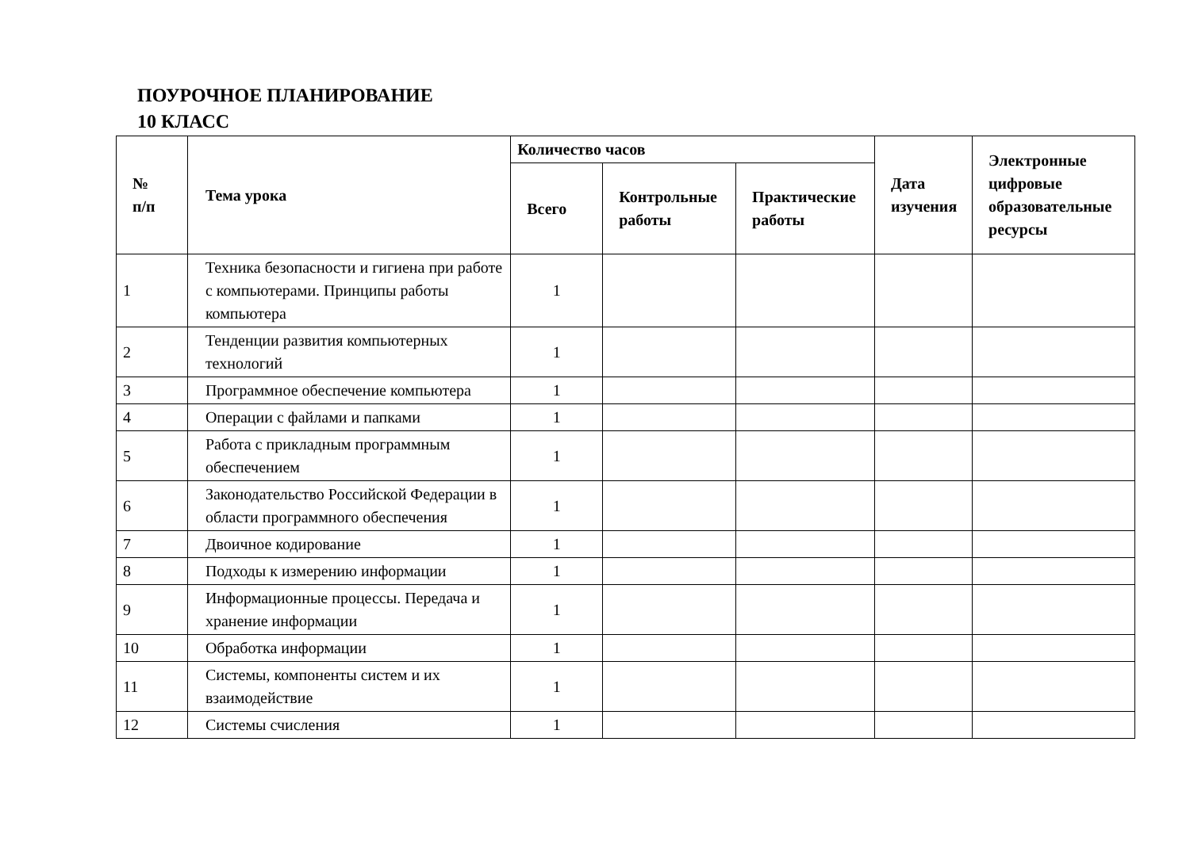ПОУРОЧНОЕ ПЛАНИРОВАНИЕ
10 КЛАСС
| № п/п | Тема урока | Количество часов | | | Дата изучения | Электронные цифровые образовательные ресурсы |
| --- | --- | --- | --- | --- | --- | --- |
| | | Всего | Контрольные работы | Практические работы | | |
| 1 | Техника безопасности и гигиена при работе с компьютерами. Принципы работы компьютера | 1 | | | | |
| 2 | Тенденции развития компьютерных технологий | 1 | | | | |
| 3 | Программное обеспечение компьютера | 1 | | | | |
| 4 | Операции с файлами и папками | 1 | | | | |
| 5 | Работа с прикладным программным обеспечением | 1 | | | | |
| 6 | Законодательство Российской Федерации в области программного обеспечения | 1 | | | | |
| 7 | Двоичное кодирование | 1 | | | | |
| 8 | Подходы к измерению информации | 1 | | | | |
| 9 | Информационные процессы. Передача и хранение информации | 1 | | | | |
| 10 | Обработка информации | 1 | | | | |
| 11 | Системы, компоненты систем и их взаимодействие | 1 | | | | |
| 12 | Системы счисления | 1 | | | | |